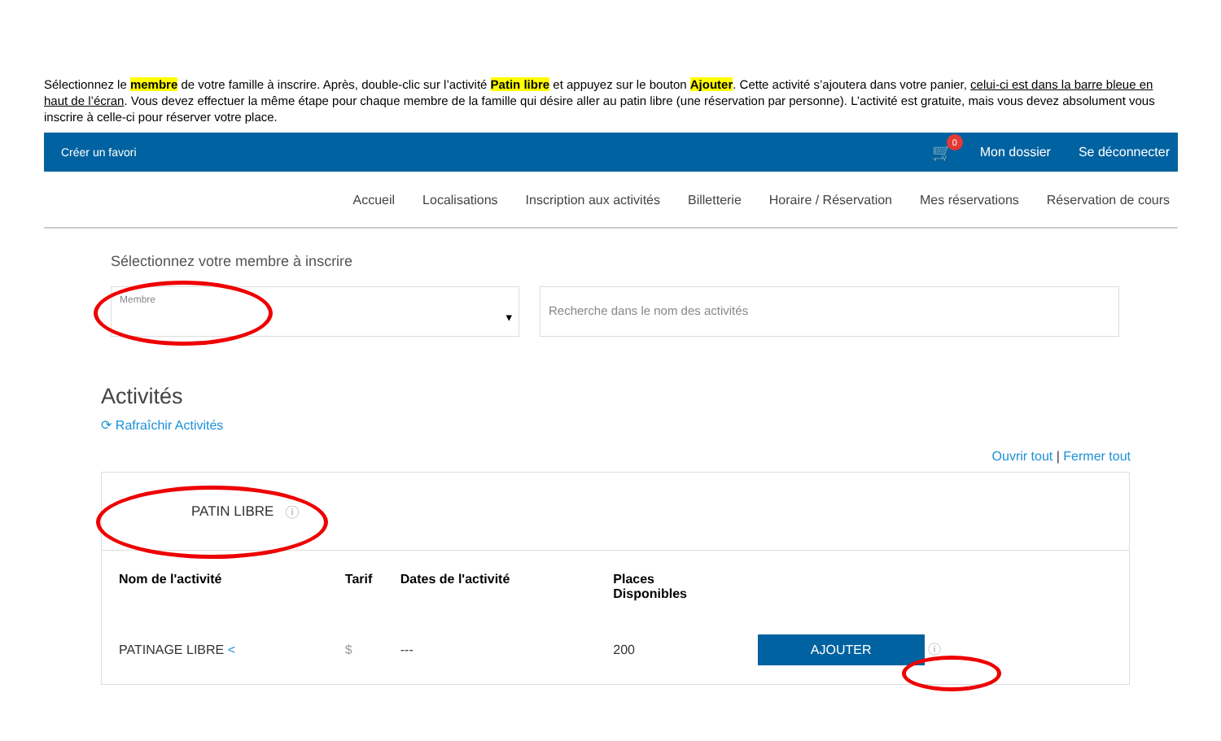Sélectionnez le membre de votre famille à inscrire. Après, double-clic sur l’activité Patin libre et appuyez sur le bouton Ajouter. Cette activité s’ajoutera dans votre panier, celui-ci est dans la barre bleue en haut de l’écran. Vous devez effectuer la même étape pour chaque membre de la famille qui désire aller au patin libre (une réservation par personne). L’activité est gratuite, mais vous devez absolument vous inscrire à celle-ci pour réserver votre place.
Créer un favori 🛒
0
Mon dossier Se déconnecter
Accueil Localisations Inscription aux activités Billetterie Horaire / Réservation Mes réservations Réservation de cours
Sélectionnez votre membre à inscrire
Membre
▾
Recherche dans le nom des activités
Activités
⟳ Rafraîchir Activités
Ouvrir tout | Fermer tout
PATIN LIBRE ⓘ
| Nom de l'activité | Tarif | Dates de l'activité | Places Disponibles | |
| --- | --- | --- | --- | --- |
| PATINAGE LIBRE < | $ | --- | 200 | AJOUTER ⓘ |